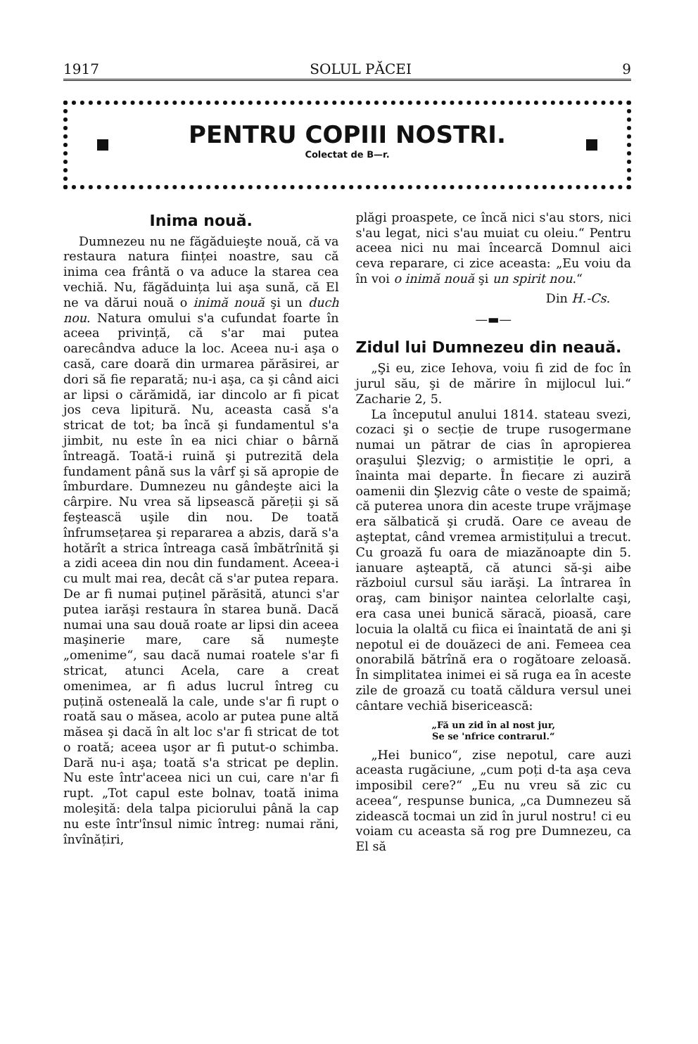1917 SOLUL PĂCEI 9
PENTRU COPIII NOSTRI.
Colectat de B—r.
Inima nouă.
Dumnezeu nu ne făgăduieşte nouă, că va restaura natura ființei noastre, sau că inima cea frântă o va aduce la starea cea vechiă. Nu, făgăduința lui aşa sună, că El ne va dărui nouă o inimă nouă şi un duch nou. Natura omului s'a cufundat foarte în aceea privință, că s'ar mai putea oarecândva aduce la loc. Aceea nu-i aşa o casă, care doară din urmarea părăsirei, ar dori să fie reparată; nu-i aşa, ca şi când aici ar lipsi o cărămidă, iar dincolo ar fi picat jos ceva lipitură. Nu, aceasta casă s'a stricat de tot; ba încă şi fundamentul s'a jimbit, nu este în ea nici chiar o bârnă întreagă. Toată-i ruină şi putrezită dela fundament până sus la vârf şi să apropie de îmburdare. Dumnezeu nu gândeşte aici la cârpire. Nu vrea să lipsească păreții şi să feşteascä uşile din nou. De toată înfrumsețarea şi repararea a abzis, dară s'a hotărît a strica întreaga casă îmbătrînită şi a zidi aceea din nou din fundament. Aceea-i cu mult mai rea, decât că s'ar putea repara. De ar fi numai puținel părăsită, atunci s'ar putea iarăşi restaura în starea bună. Dacă numai una sau două roate ar lipsi din aceea maşinerie mare, care să numeşte „omenime“, sau dacă numai roatele s'ar fi stricat, atunci Acela, care a creat omenimea, ar fi adus lucrul întreg cu puțină osteneală la cale, unde s'ar fi rupt o roată sau o măsea, acolo ar putea pune altă măsea şi dacă în alt loc s'ar fi stricat de tot o roată; aceea uşor ar fi putut-o schimba. Dară nu-i aşa; toată s'a stricat pe deplin. Nu este într'aceea nici un cui, care n'ar fi rupt. „Tot capul este bolnav, toată inima moleşită: dela talpa piciorului până la cap nu este într'însul nimic întreg: numai răni, învînățiri,
plăgi proaspete, ce încă nici s'au stors, nici s'au legat, nici s'au muiat cu oleiu.“ Pentru aceea nici nu mai încearcă Domnul aici ceva reparare, ci zice aceasta: „Eu voiu da în voi o inimă nouă şi un spirit nou.“
Din H.-Cs.
—▬—
Zidul lui Dumnezeu din neauă.
„Şi eu, zice Iehova, voiu fi zid de foc în jurul său, şi de mărire în mijlocul lui.“ Zacharie 2, 5.
La începutul anului 1814. stateau svezi, cozaci şi o secție de trupe rusogermane numai un pătrar de cias în apropierea oraşului Şlezvig; o armistiție le opri, a înainta mai departe. În fiecare zi auziră oamenii din Şlezvig câte o veste de spaimă; că puterea unora din aceste trupe vrăjmaşe era sălbatică şi crudă. Oare ce aveau de aşteptat, când vremea armistițului a trecut. Cu groază fu oara de miazănoapte din 5. ianuare aşteaptă, că atunci să-şi aibe războiul cursul său iarăşi. La întrarea în oraş, cam binişor naintea celorlalte caşi, era casa unei bunică săracă, pioasă, care locuia la olaltă cu fiica ei înaintată de ani şi nepotul ei de douăzeci de ani. Femeea cea onorabilă bătrînă era o rogătoare zeloasă. În simplitatea inimei ei să ruga ea în aceste zile de groază cu toată căldura versul unei cântare vechiă bisericească:
„Fă un zid în al nost jur,
Se se 'nfrice contrarul.“
„Hei bunico“, zise nepotul, care auzi aceasta rugăciune, „cum poți d-ta aşa ceva imposibil cere?“ „Eu nu vreu să zic cu aceea“, respunse bunica, „ca Dumnezeu să zidească tocmai un zid în jurul nostru! ci eu voiam cu aceasta să rog pre Dumnezeu, ca El să